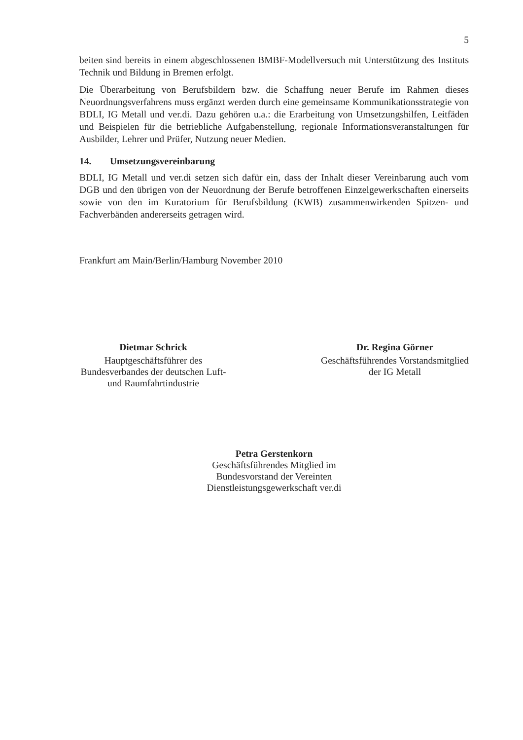5
beiten sind bereits in einem abgeschlossenen BMBF-Modellversuch mit Unterstützung des Instituts Technik und Bildung in Bremen erfolgt.
Die Überarbeitung von Berufsbildern bzw. die Schaffung neuer Berufe im Rahmen dieses Neuordnungsverfahrens muss ergänzt werden durch eine gemeinsame Kommunikationsstrategie von BDLI, IG Metall und ver.di. Dazu gehören u.a.: die Erarbeitung von Umsetzungshilfen, Leitfäden und Beispielen für die betriebliche Aufgabenstellung, regionale Informationsveranstaltungen für Ausbilder, Lehrer und Prüfer, Nutzung neuer Medien.
14. Umsetzungsvereinbarung
BDLI, IG Metall und ver.di setzen sich dafür ein, dass der Inhalt dieser Vereinbarung auch vom DGB und den übrigen von der Neuordnung der Berufe betroffenen Einzelgewerkschaften einerseits sowie von den im Kuratorium für Berufsbildung (KWB) zusammenwirkenden Spitzen- und Fachverbänden andererseits getragen wird.
Frankfurt am Main/Berlin/Hamburg November 2010
Dietmar Schrick
Hauptgeschäftsführer des Bundesverbandes der deutschen Luft- und Raumfahrtindustrie
Dr. Regina Görner
Geschäftsführendes Vorstandsmitglied der IG Metall
Petra Gerstenkorn
Geschäftsführendes Mitglied im Bundesvorstand der Vereinten Dienstleistungsgewerkschaft ver.di